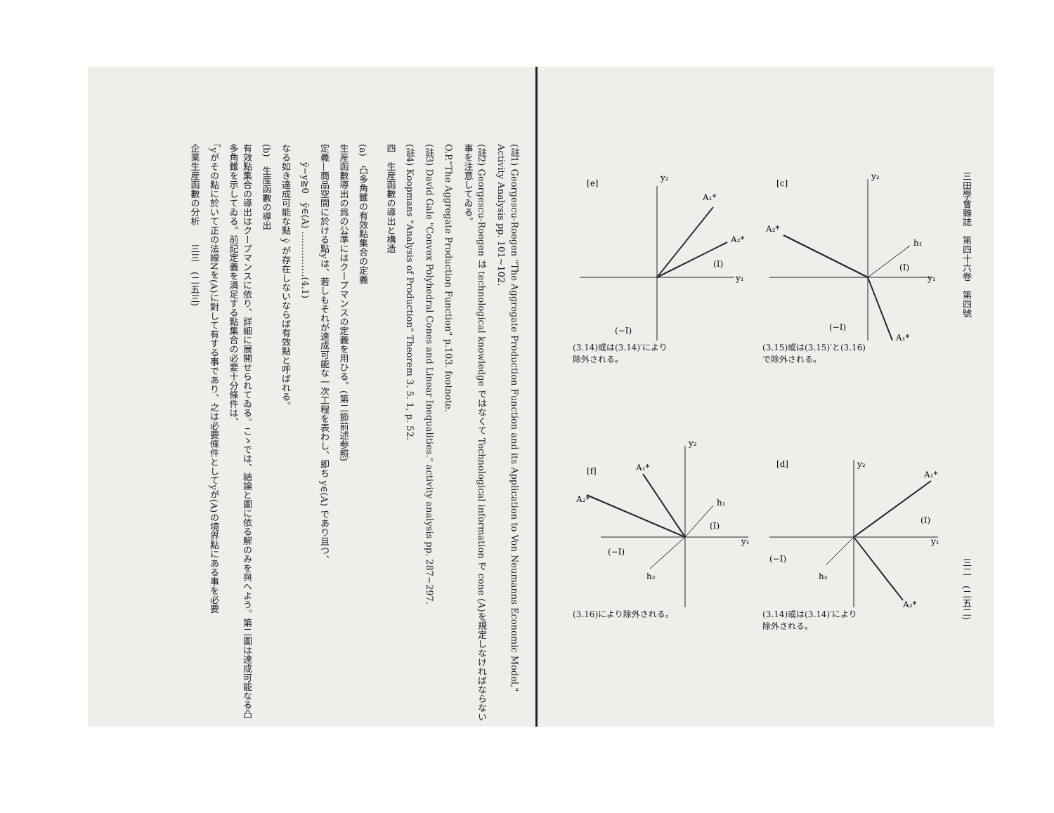(註1) Georgescu-Roegen "The Aggregate Production Function and its Application to Von Neumanns Economic Model," Activity Analysis pp. 101~102.
(註2) Georgescu-Roegen は technological knowledge ではなくて Technological information で cone (A)を規定しなければならない事を注意してゐる。
O.P."The Aggregate Production Function" p.103. footnote.
(註3) David Gale "Convex Polyhedral Cones and Linear Inequalities." activity analysis pp. 287~297.
(註4) Koopmans "Analysis of Production" Theorem 3. 5. 1, p. 52.
四　生産函數の導出と構造
(a)　凸多角錐の有效點集合の定義
生産函數導出の爲の公準にはクープマンスの定義を用ひる。(第二節前述参照)
定義—商品空間に於ける點yは、若しもそれが達成可能な一次工程を表わし、即ち y∈(A) であり且つ、
　　ȳ−y≧0　ȳ∈(A) ……………(4.1)
なる如き達成可能な點 ȳ が存在しないならば有效點と呼ばれる。
(b)　生産函數の導出
有效點集合の導出はクープマンスに依り、詳細に展開せられてゐる。こゝでは、結論と圖に依る解のみを與へよう。第二圖は達成可能なる凸多角錐を示してゐる。前記定義を満足する點集合の必要十分條件は、
「yがその點に於いて正の法線Nを(A)に對して有する事であり、之は必要條件としてyが(A)の境界點にある事を必要
企業生産函數の分析　　三三　(二五三)
三田學會雜誌　第四十六卷　第四號
[e]
y₂
A₁*
A₂*
(Ⅰ)
y₁
(−Ⅰ)
(3.14)或は(3.14)′により
除外される。
[c]
y₂
A₂*
h₁
(Ⅰ)
y₁
(−Ⅰ)
A₁*
(3.15)或は(3.15)′と(3.16)
で除外される。
[f]
y₂
A₁*
A₂*
h₁
(Ⅰ)
y₁
(−Ⅰ)
h₂
(3.16)により除外される。
[d]
y₂
A₁*
(Ⅰ)
y₁
(−Ⅰ)
h₂
A₂*
(3.14)或は(3.14)′により
除外される。
三二　(二五二)